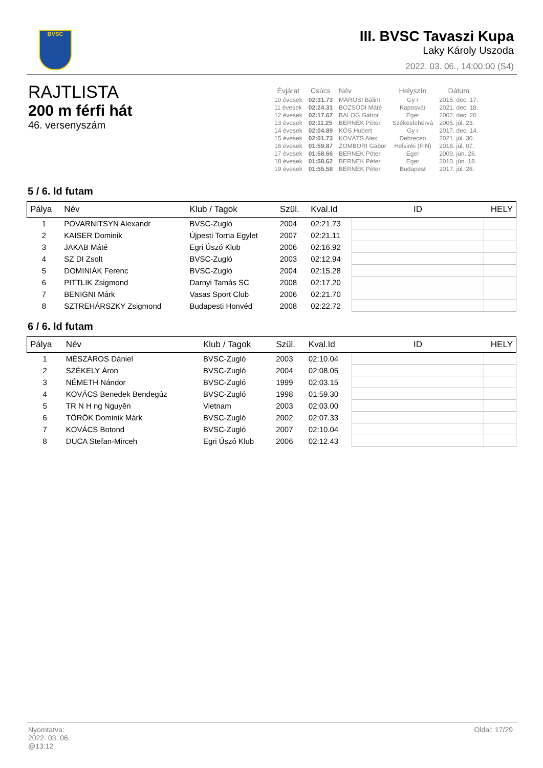BVSC
III. BVSC Tavaszi Kupa
Laky Károly Uszoda
2022. 03. 06., 14:00:00 (S4)
RAJTLISTA
200 m férfi hát
46. versenyszám
| Évjárat | Csúcs | Név | Helyszín | Dátum |
| --- | --- | --- | --- | --- |
| 10 évesek | 02:31.73 | MAROSI Bálint | Gy r | 2015. dec. 17. |
| 11 évesek | 02:24.31 | BOZSODI Máté | Kaposvár | 2021. dec. 18. |
| 12 évesek | 02:17.67 | BALOG Gábor | Eger | 2002. dec. 20. |
| 13 évesek | 02:11.25 | BERNEK Péter | Székesfehérvá | 2005. júl. 23. |
| 14 évesek | 02:04.89 | KÓS Hubert | Gy r | 2017. dec. 14. |
| 15 évesek | 02:01.73 | KOVÁTS Alex | Debrecen | 2021. júl. 30. |
| 16 évesek | 01:59.87 | ZOMBORI Gábor | Helsinki (FIN) | 2018. júl. 07. |
| 17 évesek | 01:58.66 | BERNEK Péter | Eger | 2009. jún. 26. |
| 18 évesek | 01:58.62 | BERNEK Péter | Eger | 2010. jún. 18. |
| 19 évesek | 01:55.58 | BERNEK Péter | Budapest | 2017. júl. 28. |
5 / 6. ld futam
| Pálya | Név | Klub / Tagok | Szül. | Kval.Id | ID | HELY |
| --- | --- | --- | --- | --- | --- | --- |
| 1 | POVARNITSYN Alexandr | BVSC-Zugló | 2004 | 02:21.73 | | |
| 2 | KAISER Dominik | Újpesti Torna Egylet | 2007 | 02:21.11 | | |
| 3 | JAKAB Máté | Egri Úszó Klub | 2006 | 02:16.92 | | |
| 4 | SZ DI Zsolt | BVSC-Zugló | 2003 | 02:12.94 | | |
| 5 | DOMINIÁK Ferenc | BVSC-Zugló | 2004 | 02:15.28 | | |
| 6 | PITTLIK Zsigmond | Darnyi Tamás SC | 2008 | 02:17.20 | | |
| 7 | BENIGNI Márk | Vasas Sport Club | 2006 | 02:21.70 | | |
| 8 | SZTREHÁRSZKY Zsigmond | Budapesti Honvéd | 2008 | 02:22.72 | | |
6 / 6. ld futam
| Pálya | Név | Klub / Tagok | Szül. | Kval.Id | ID | HELY |
| --- | --- | --- | --- | --- | --- | --- |
| 1 | MÉSZÁROS Dániel | BVSC-Zugló | 2003 | 02:10.04 | | |
| 2 | SZÉKELY Áron | BVSC-Zugló | 2004 | 02:08.05 | | |
| 3 | NÉMETH Nándor | BVSC-Zugló | 1999 | 02:03.15 | | |
| 4 | KOVÁCS Benedek Bendegúz | BVSC-Zugló | 1998 | 01:59.30 | | |
| 5 | TR N H ng Nguyên | Vietnam | 2003 | 02:03.00 | | |
| 6 | TÖRÖK Dominik Márk | BVSC-Zugló | 2002 | 02:07.33 | | |
| 7 | KOVÁCS Botond | BVSC-Zugló | 2007 | 02:10.04 | | |
| 8 | DUCA Stefan-Mirceh | Egri Úszó Klub | 2006 | 02:12.43 | | |
Oldal: 17/29
Nyomtatva:
2022. 03. 06.
@13:12